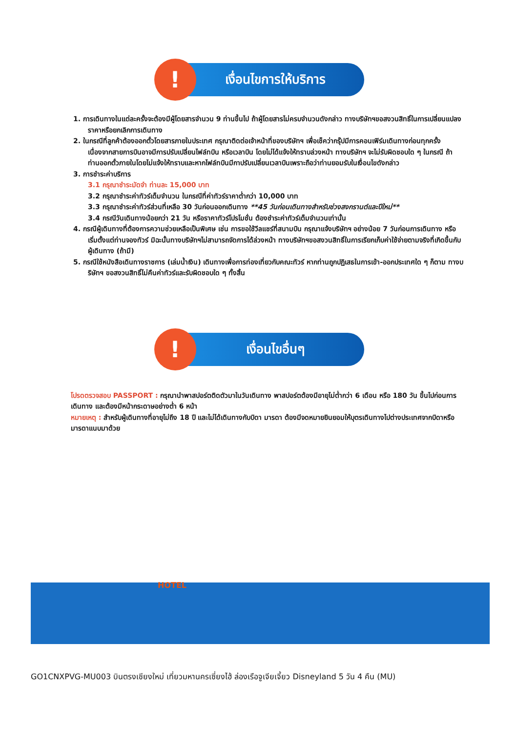!
เงื่อนไขการให้บริการ
1. การเดินทางในแต่ละครั้งจะต้องมีผู้โดยสารจำนวน 9 ท่านขึ้นไป ถ้าผู้โดยสารไม่ครบจำนวนดังกล่าว ทางบริษัทฯขอสงวนสิทธิ์ในการเปลี่ยนแปลงราคาหรือยกเลิกการเดินทาง
2. ในกรณีที่ลูกค้าต้องออกตั๋วโดยสารภายในประเทศ กรุณาติดต่อเจ้าหน้าที่ของบริษัทฯ เพื่อเช็คว่ากรุ๊ปมีการคอนเฟิร์มเดินทางก่อนทุกครั้ง เนื่องจากสายการบินอาจมีการปรับเปลี่ยนไฟล์ทบิน หรือเวลาบิน โดยไม่ได้แจ้งให้ทราบล่วงหน้า ทางบริษัทฯ จะไม่รับผิดชอบใด ๆ ในกรณี ถ้าท่านออกตั๋วภายในโดยไม่แจ้งให้ทราบและหากไฟล์ทบินมีกาปรับเปลี่ยนเวลาบินเพราะถือว่าท่านยอมรับในเงื่อนไขดังกล่าว
3. การชำระค่าบริการ
3.1 กรุณาชำระมัดจำ ท่านละ 15,000 บาท
3.2 กรุณาชำระค่าทัวร์เต็มจำนวน ในกรณีที่ค่าทัวร์ราคาต่ำกว่า 10,000 บาท
3.3 กรุณาชำระค่าทัวร์ส่วนที่เหลือ 30 วันก่อนออกเดินทาง **45 วันก่อนเดินทางสำหรับช่วงสงกรานต์และปีใหม่**
3.4 กรณีวันเดินทางน้อยกว่า 21 วัน หรือราคาทัวร์โปรโมชั่น ต้องชำระค่าทัวร์เต็มจำนวนเท่านั้น
4. กรณีผู้เดินทางที่ต้องการความช่วยเหลือเป็นพิเศษ เช่น การขอใช้วีลแชร์ที่สนามบิน กรุณาแจ้งบริษัทฯ อย่างน้อย 7 วันก่อนการเดินทาง หรือเริ่มตั้งแต่ท่านจองทัวร์ มิฉะนั้นทางบริษัทฯไม่สามารถจัดการได้ล่วงหน้า ทางบริษัทฯขอสงวนสิทธิ์ในการเรียกเก็บค่าใช้จ่ายตามจริงที่เกิดขึ้นกับผู้เดินทาง (ถ้ามี)
5. กรณีใช้หนังสือเดินทางราชการ (เล่มน้ำเงิน) เดินทางเพื่อการท่องเที่ยวกับคณะทัวร์ หากท่านถูกปฏิเสธในการเข้า-ออกประเทศใด ๆ ก็ตาม ทางบริษัทฯ ขอสงวนสิทธิ์ไม่คืนค่าทัวร์และรับผิดชอบใด ๆ ทั้งสิ้น
!
เงื่อนไขอื่นๆ
โปรดตรวจสอบ PASSPORT : กรุณานำพาสปอร์ตติดตัวมาในวันเดินทาง พาสปอร์ตต้องมีอายุไม่ต่ำกว่า 6 เดือน หรือ 180 วัน ขึ้นไปก่อนการเดินทาง และต้องมีหน้ากระดาษอย่างต่ำ 6 หน้า
หมายเหตุ : สำหรับผู้เดินทางที่อายุไม่ถึง 18 ปี และไม่ได้เดินทางกับบิดา มารดา ต้องมีจดหมายยินยอมให้บุตรเดินทางไปต่างประเทศจากบิดาหรือมารดาแนบมาด้วย
HOTEL
GO1CNXPVG-MU003 บินตรงเชียงใหม่ เที่ยวมหานครเซี่ยงไฮ้ ล่องเรือจูเจียเจี้ยว Disneyland 5 วัน 4 คืน (MU)